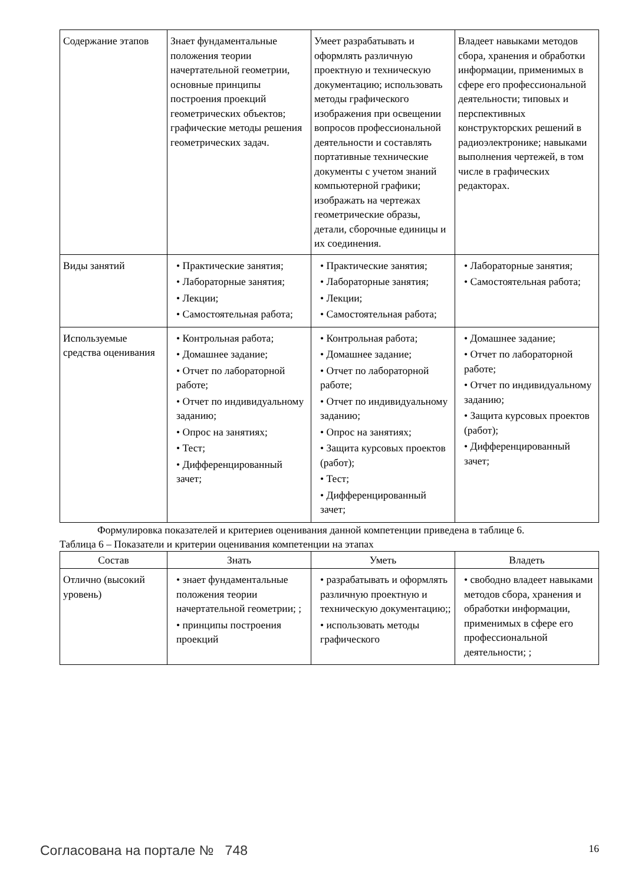| Содержание этапов | Знает фундаментальные положения теории начертательной геометрии, основные принципы построения проекций геометрических объектов; графические методы решения геометрических задач. | Умеет разрабатывать и оформлять различную проектную и техническую документацию; использовать методы графического изображения при освещении вопросов профессиональной деятельности и составлять портативные технические документы с учетом знаний компьютерной графики; изображать на чертежах геометрические образы, детали, сборочные единицы и их соединения. | Владеет навыками методов сбора, хранения и обработки информации, применимых в сфере его профессиональной деятельности; типовых и перспективных конструкторских решений в радиоэлектронике; навыками выполнения чертежей, в том числе в графических редакторах. |
| Виды занятий | • Практические занятия; • Лабораторные занятия; • Лекции; • Самостоятельная работа; | • Практические занятия; • Лабораторные занятия; • Лекции; • Самостоятельная работа; | • Лабораторные занятия; • Самостоятельная работа; |
| Используемые средства оценивания | • Контрольная работа; • Домашнее задание; • Отчет по лабораторной работе; • Отчет по индивидуальному заданию; • Опрос на занятиях; • Тест; • Дифференцированный зачет; | • Контрольная работа; • Домашнее задание; • Отчет по лабораторной работе; • Отчет по индивидуальному заданию; • Опрос на занятиях; • Защита курсовых проектов (работ); • Тест; • Дифференцированный зачет; | • Домашнее задание; • Отчет по лабораторной работе; • Отчет по индивидуальному заданию; • Защита курсовых проектов (работ); • Дифференцированный зачет; |
Формулировка показателей и критериев оценивания данной компетенции приведена в таблице 6.
Таблица 6 – Показатели и критерии оценивания компетенции на этапах
| Состав | Знать | Уметь | Владеть |
| --- | --- | --- | --- |
| Отлично (высокий уровень) | • знает фундаментальные положения теории начертательной геометрии; ; • принципы построения проекций | • разрабатывать и оформлять различную проектную и техническую документацию;; • использовать методы графического | • свободно владеет навыками методов сбора, хранения и обработки информации, применимых в сфере его профессиональной деятельности; ; |
Согласована на портале № 748 16